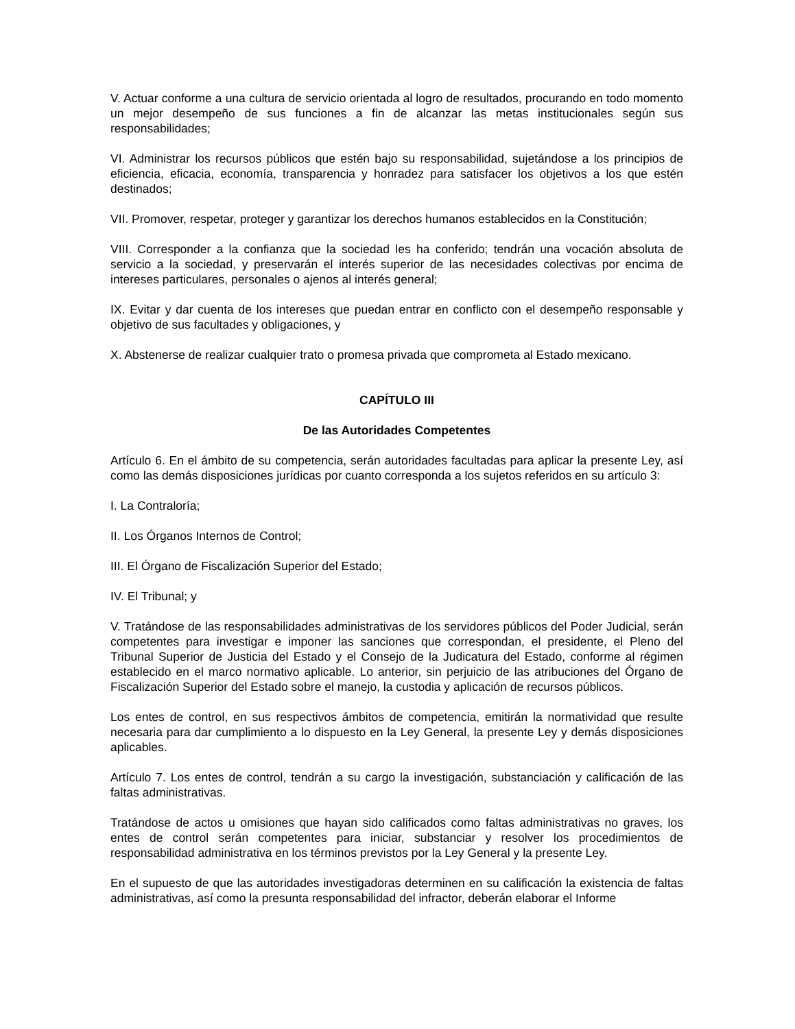V. Actuar conforme a una cultura de servicio orientada al logro de resultados, procurando en todo momento un mejor desempeño de sus funciones a fin de alcanzar las metas institucionales según sus responsabilidades;
VI. Administrar los recursos públicos que estén bajo su responsabilidad, sujetándose a los principios de eficiencia, eficacia, economía, transparencia y honradez para satisfacer los objetivos a los que estén destinados;
VII. Promover, respetar, proteger y garantizar los derechos humanos establecidos en la Constitución;
VIII. Corresponder a la confianza que la sociedad les ha conferido; tendrán una vocación absoluta de servicio a la sociedad, y preservarán el interés superior de las necesidades colectivas por encima de intereses particulares, personales o ajenos al interés general;
IX. Evitar y dar cuenta de los intereses que puedan entrar en conflicto con el desempeño responsable y objetivo de sus facultades y obligaciones, y
X. Abstenerse de realizar cualquier trato o promesa privada que comprometa al Estado mexicano.
CAPÍTULO III
De las Autoridades Competentes
Artículo 6. En el ámbito de su competencia, serán autoridades facultadas para aplicar la presente Ley, así como las demás disposiciones jurídicas por cuanto corresponda a los sujetos referidos en su artículo 3:
I. La Contraloría;
II. Los Órganos Internos de Control;
III. El Órgano de Fiscalización Superior del Estado;
IV. El Tribunal; y
V. Tratándose de las responsabilidades administrativas de los servidores públicos del Poder Judicial, serán competentes para investigar e imponer las sanciones que correspondan, el presidente, el Pleno del Tribunal Superior de Justicia del Estado y el Consejo de la Judicatura del Estado, conforme al régimen establecido en el marco normativo aplicable. Lo anterior, sin perjuicio de las atribuciones del Órgano de Fiscalización Superior del Estado sobre el manejo, la custodia y aplicación de recursos públicos.
Los entes de control, en sus respectivos ámbitos de competencia, emitirán la normatividad que resulte necesaria para dar cumplimiento a lo dispuesto en la Ley General, la presente Ley y demás disposiciones aplicables.
Artículo 7. Los entes de control, tendrán a su cargo la investigación, substanciación y calificación de las faltas administrativas.
Tratándose de actos u omisiones que hayan sido calificados como faltas administrativas no graves, los entes de control serán competentes para iniciar, substanciar y resolver los procedimientos de responsabilidad administrativa en los términos previstos por la Ley General y la presente Ley.
En el supuesto de que las autoridades investigadoras determinen en su calificación la existencia de faltas administrativas, así como la presunta responsabilidad del infractor, deberán elaborar el Informe